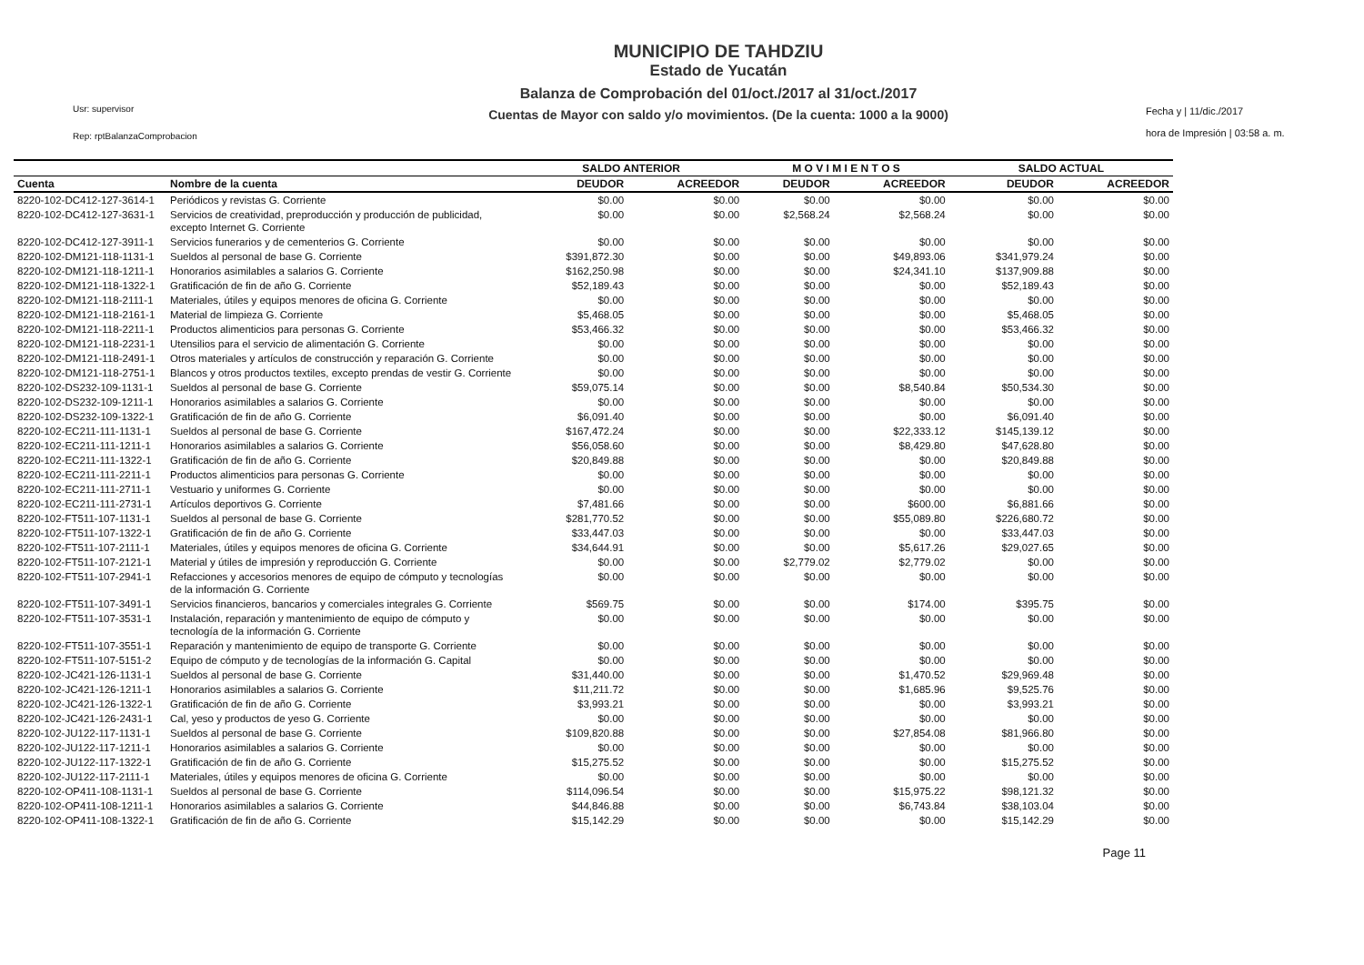Usr: supervisor
Rep: rptBalanzaComprobacion
MUNICIPIO DE TAHDZIU
Estado de Yucatán
Balanza de Comprobación del 01/oct./2017 al 31/oct./2017
Cuentas de Mayor con saldo y/o movimientos. (De la cuenta: 1000 a la 9000)
Fecha y | 11/dic./2017
hora de Impresión | 03:58 a. m.
| | | SALDO ANTERIOR | | M O V I M I E N T O S | | SALDO ACTUAL | |
| --- | --- | --- | --- | --- | --- | --- | --- |
| Cuenta | Nombre de la cuenta | DEUDOR | ACREEDOR | DEUDOR | ACREEDOR | DEUDOR | ACREEDOR |
| 8220-102-DC412-127-3614-1 | Periódicos y revistas G. Corriente | $0.00 | $0.00 | $0.00 | $0.00 | $0.00 | $0.00 |
| 8220-102-DC412-127-3631-1 | Servicios de creatividad, preproducción y producción de publicidad, excepto Internet G. Corriente | $0.00 | $0.00 | $2,568.24 | $2,568.24 | $0.00 | $0.00 |
| 8220-102-DC412-127-3911-1 | Servicios funerarios y de cementerios G. Corriente | $0.00 | $0.00 | $0.00 | $0.00 | $0.00 | $0.00 |
| 8220-102-DM121-118-1131-1 | Sueldos al personal de base G. Corriente | $391,872.30 | $0.00 | $0.00 | $49,893.06 | $341,979.24 | $0.00 |
| 8220-102-DM121-118-1211-1 | Honorarios asimilables a salarios G. Corriente | $162,250.98 | $0.00 | $0.00 | $24,341.10 | $137,909.88 | $0.00 |
| 8220-102-DM121-118-1322-1 | Gratificación de fin de año G. Corriente | $52,189.43 | $0.00 | $0.00 | $0.00 | $52,189.43 | $0.00 |
| 8220-102-DM121-118-2111-1 | Materiales, útiles y equipos menores de oficina G. Corriente | $0.00 | $0.00 | $0.00 | $0.00 | $0.00 | $0.00 |
| 8220-102-DM121-118-2161-1 | Material de limpieza G. Corriente | $5,468.05 | $0.00 | $0.00 | $0.00 | $5,468.05 | $0.00 |
| 8220-102-DM121-118-2211-1 | Productos alimenticios para personas G. Corriente | $53,466.32 | $0.00 | $0.00 | $0.00 | $53,466.32 | $0.00 |
| 8220-102-DM121-118-2231-1 | Utensilios para el servicio de alimentación G. Corriente | $0.00 | $0.00 | $0.00 | $0.00 | $0.00 | $0.00 |
| 8220-102-DM121-118-2491-1 | Otros materiales y artículos de construcción y reparación G. Corriente | $0.00 | $0.00 | $0.00 | $0.00 | $0.00 | $0.00 |
| 8220-102-DM121-118-2751-1 | Blancos y otros productos textiles, excepto prendas de vestir G. Corriente | $0.00 | $0.00 | $0.00 | $0.00 | $0.00 | $0.00 |
| 8220-102-DS232-109-1131-1 | Sueldos al personal de base G. Corriente | $59,075.14 | $0.00 | $0.00 | $8,540.84 | $50,534.30 | $0.00 |
| 8220-102-DS232-109-1211-1 | Honorarios asimilables a salarios G. Corriente | $0.00 | $0.00 | $0.00 | $0.00 | $0.00 | $0.00 |
| 8220-102-DS232-109-1322-1 | Gratificación de fin de año G. Corriente | $6,091.40 | $0.00 | $0.00 | $0.00 | $6,091.40 | $0.00 |
| 8220-102-EC211-111-1131-1 | Sueldos al personal de base G. Corriente | $167,472.24 | $0.00 | $0.00 | $22,333.12 | $145,139.12 | $0.00 |
| 8220-102-EC211-111-1211-1 | Honorarios asimilables a salarios G. Corriente | $56,058.60 | $0.00 | $0.00 | $8,429.80 | $47,628.80 | $0.00 |
| 8220-102-EC211-111-1322-1 | Gratificación de fin de año G. Corriente | $20,849.88 | $0.00 | $0.00 | $0.00 | $20,849.88 | $0.00 |
| 8220-102-EC211-111-2211-1 | Productos alimenticios para personas G. Corriente | $0.00 | $0.00 | $0.00 | $0.00 | $0.00 | $0.00 |
| 8220-102-EC211-111-2711-1 | Vestuario y uniformes G. Corriente | $0.00 | $0.00 | $0.00 | $0.00 | $0.00 | $0.00 |
| 8220-102-EC211-111-2731-1 | Artículos deportivos G. Corriente | $7,481.66 | $0.00 | $0.00 | $600.00 | $6,881.66 | $0.00 |
| 8220-102-FT511-107-1131-1 | Sueldos al personal de base G. Corriente | $281,770.52 | $0.00 | $0.00 | $55,089.80 | $226,680.72 | $0.00 |
| 8220-102-FT511-107-1322-1 | Gratificación de fin de año G. Corriente | $33,447.03 | $0.00 | $0.00 | $0.00 | $33,447.03 | $0.00 |
| 8220-102-FT511-107-2111-1 | Materiales, útiles y equipos menores de oficina G. Corriente | $34,644.91 | $0.00 | $0.00 | $5,617.26 | $29,027.65 | $0.00 |
| 8220-102-FT511-107-2121-1 | Material y útiles de impresión y reproducción G. Corriente | $0.00 | $0.00 | $2,779.02 | $2,779.02 | $0.00 | $0.00 |
| 8220-102-FT511-107-2941-1 | Refacciones y accesorios menores de equipo de cómputo y tecnologías de la información G. Corriente | $0.00 | $0.00 | $0.00 | $0.00 | $0.00 | $0.00 |
| 8220-102-FT511-107-3491-1 | Servicios financieros, bancarios y comerciales integrales G. Corriente | $569.75 | $0.00 | $0.00 | $174.00 | $395.75 | $0.00 |
| 8220-102-FT511-107-3531-1 | Instalación, reparación y mantenimiento de equipo de cómputo y tecnología de la información G. Corriente | $0.00 | $0.00 | $0.00 | $0.00 | $0.00 | $0.00 |
| 8220-102-FT511-107-3551-1 | Reparación y mantenimiento de equipo de transporte G. Corriente | $0.00 | $0.00 | $0.00 | $0.00 | $0.00 | $0.00 |
| 8220-102-FT511-107-5151-2 | Equipo de cómputo y de tecnologías de la información G. Capital | $0.00 | $0.00 | $0.00 | $0.00 | $0.00 | $0.00 |
| 8220-102-JC421-126-1131-1 | Sueldos al personal de base G. Corriente | $31,440.00 | $0.00 | $0.00 | $1,470.52 | $29,969.48 | $0.00 |
| 8220-102-JC421-126-1211-1 | Honorarios asimilables a salarios G. Corriente | $11,211.72 | $0.00 | $0.00 | $1,685.96 | $9,525.76 | $0.00 |
| 8220-102-JC421-126-1322-1 | Gratificación de fin de año G. Corriente | $3,993.21 | $0.00 | $0.00 | $0.00 | $3,993.21 | $0.00 |
| 8220-102-JC421-126-2431-1 | Cal, yeso y productos de yeso G. Corriente | $0.00 | $0.00 | $0.00 | $0.00 | $0.00 | $0.00 |
| 8220-102-JU122-117-1131-1 | Sueldos al personal de base G. Corriente | $109,820.88 | $0.00 | $0.00 | $27,854.08 | $81,966.80 | $0.00 |
| 8220-102-JU122-117-1211-1 | Honorarios asimilables a salarios G. Corriente | $0.00 | $0.00 | $0.00 | $0.00 | $0.00 | $0.00 |
| 8220-102-JU122-117-1322-1 | Gratificación de fin de año G. Corriente | $15,275.52 | $0.00 | $0.00 | $0.00 | $15,275.52 | $0.00 |
| 8220-102-JU122-117-2111-1 | Materiales, útiles y equipos menores de oficina G. Corriente | $0.00 | $0.00 | $0.00 | $0.00 | $0.00 | $0.00 |
| 8220-102-OP411-108-1131-1 | Sueldos al personal de base G. Corriente | $114,096.54 | $0.00 | $0.00 | $15,975.22 | $98,121.32 | $0.00 |
| 8220-102-OP411-108-1211-1 | Honorarios asimilables a salarios G. Corriente | $44,846.88 | $0.00 | $0.00 | $6,743.84 | $38,103.04 | $0.00 |
| 8220-102-OP411-108-1322-1 | Gratificación de fin de año G. Corriente | $15,142.29 | $0.00 | $0.00 | $0.00 | $15,142.29 | $0.00 |
Page 11